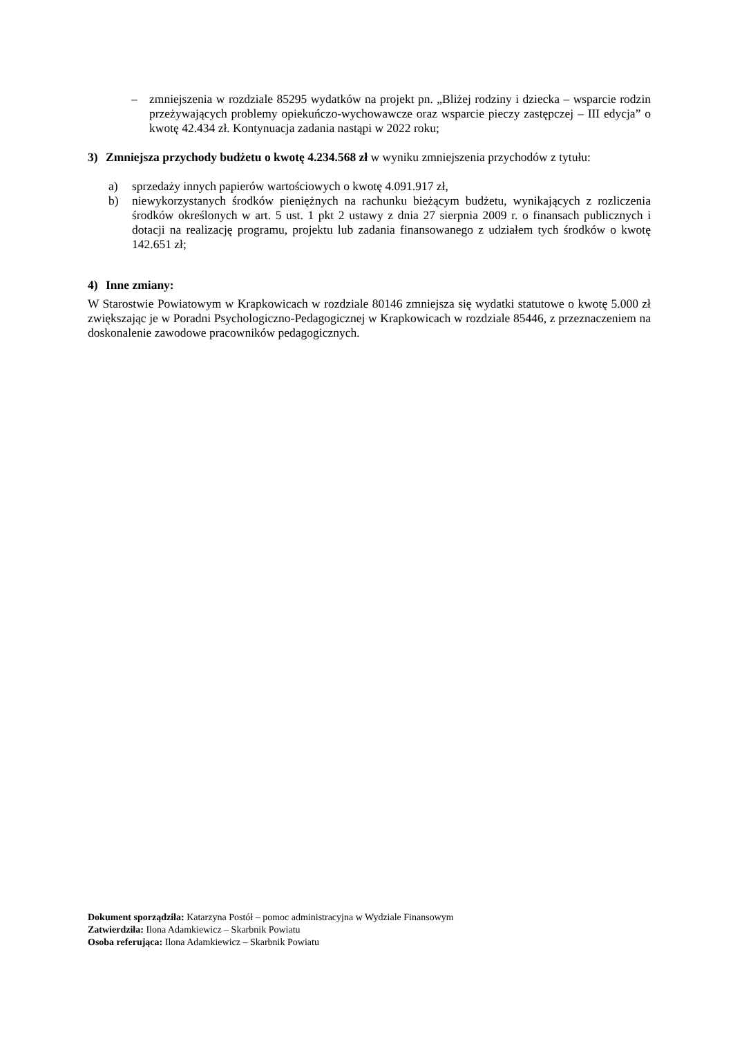– zmniejszenia w rozdziale 85295 wydatków na projekt pn. „Bliżej rodziny i dziecka – wsparcie rodzin przeżywających problemy opiekuńczo-wychowawcze oraz wsparcie pieczy zastępczej – III edycja” o kwotę 42.434 zł. Kontynuacja zadania nastąpi w 2022 roku;
3) Zmniejsza przychody budżetu o kwotę 4.234.568 zł w wyniku zmniejszenia przychodów z tytułu:
a) sprzedaży innych papierów wartościowych o kwotę 4.091.917 zł,
b) niewykorzystanych środków pieniężnych na rachunku bieżącym budżetu, wynikających z rozliczenia środków określonych w art. 5 ust. 1 pkt 2 ustawy z dnia 27 sierpnia 2009 r. o finansach publicznych i dotacji na realizację programu, projektu lub zadania finansowanego z udziałem tych środków o kwotę 142.651 zł;
4) Inne zmiany:
W Starostwie Powiatowym w Krapkowicach w rozdziale 80146 zmniejsza się wydatki statutowe o kwotę 5.000 zł zwiększając je w Poradni Psychologiczno-Pedagogicznej w Krapkowicach w rozdziale 85446, z przeznaczeniem na doskonalenie zawodowe pracowników pedagogicznych.
Dokument sporządziła: Katarzyna Postół – pomoc administracyjna w Wydziale Finansowym
Zatwierdziła: Ilona Adamkiewicz – Skarbnik Powiatu
Osoba referująca: Ilona Adamkiewicz – Skarbnik Powiatu